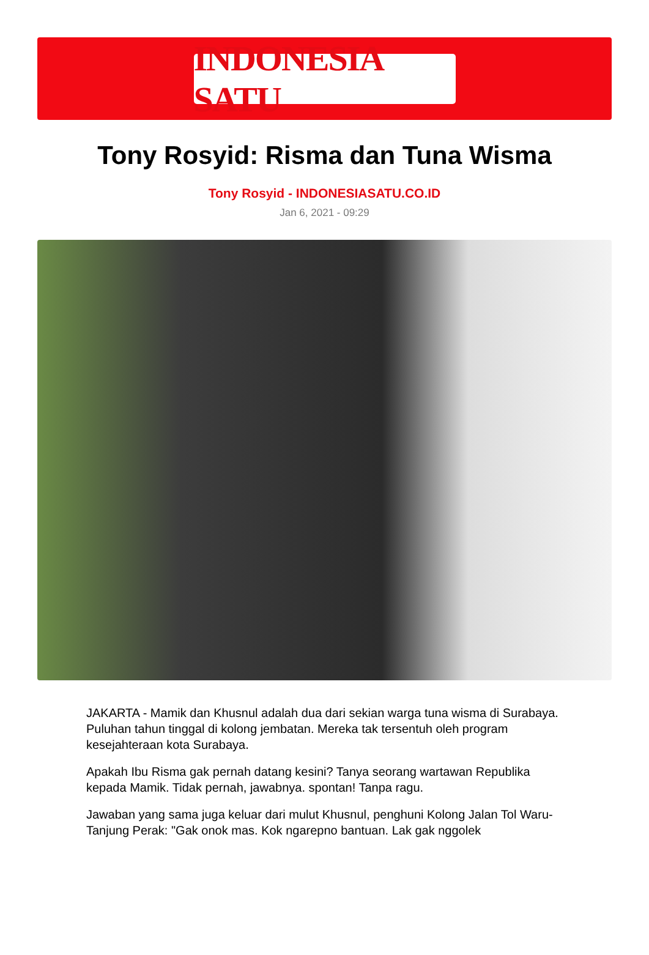INDONESIA SATU
Tony Rosyid: Risma dan Tuna Wisma
Tony Rosyid - INDONESIASATU.CO.ID
Jan 6, 2021 - 09:29
JAKARTA - Mamik dan Khusnul adalah dua dari sekian warga tuna wisma di Surabaya. Puluhan tahun tinggal di kolong jembatan. Mereka tak tersentuh oleh program kesejahteraan kota Surabaya.
Apakah Ibu Risma gak pernah datang kesini? Tanya seorang wartawan Republika kepada Mamik. Tidak pernah, jawabnya. spontan! Tanpa ragu.
Jawaban yang sama juga keluar dari mulut Khusnul, penghuni Kolong Jalan Tol Waru-Tanjung Perak: "Gak onok mas. Kok ngarepno bantuan. Lak gak nggolek